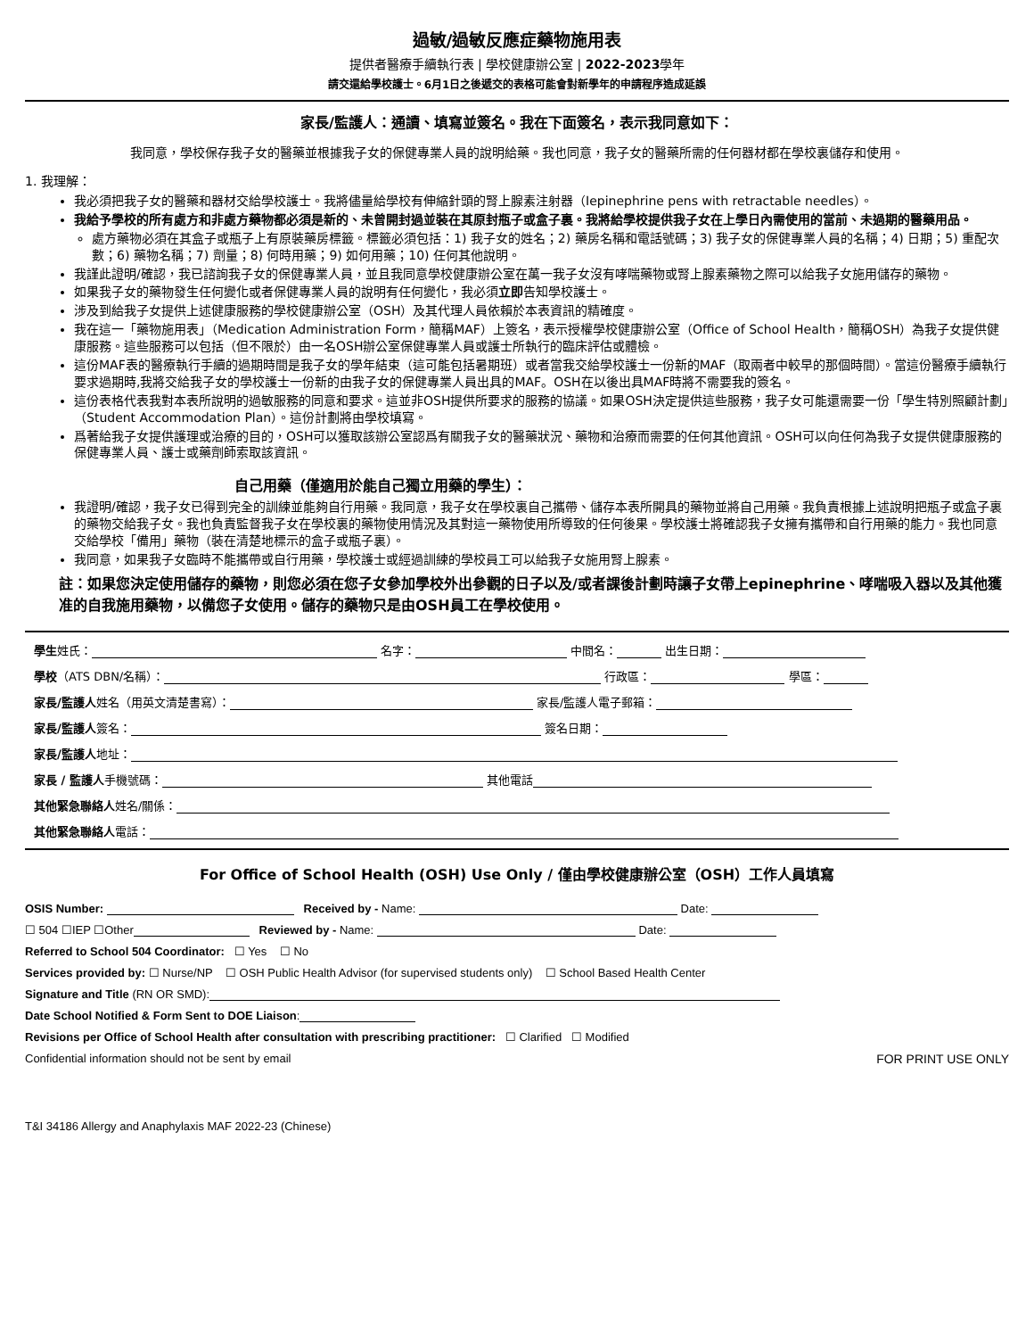過敏/過敏反應症藥物施用表
提供者醫療手續執行表 | 學校健康辦公室 | 2022-2023學年
請交還給學校護士。6月1日之後遞交的表格可能會對新學年的申請程序造成延誤
家長/監護人：通讀、填寫並簽名。我在下面簽名，表示我同意如下：
我同意，學校保存我子女的醫藥並根據我子女的保健專業人員的說明給藥。我也同意，我子女的醫藥所需的任何器材都在學校裏儲存和使用。
1. 我理解：
我必須把我子女的醫藥和器材交給學校護士。我將儘量給學校有伸縮針頭的腎上腺素注射器（Iepinephrine pens with retractable needles）。
我給予學校的所有處方和非處方藥物都必須是新的、未曾開封過並裝在其原封瓶子或盒子裏。我將給學校提供我子女在上學日內需使用的當前、未過期的醫藥用品。
處方藥物必須在其盒子或瓶子上有原裝藥房標籤。標籤必須包括：1) 我子女的姓名；2) 藥房名稱和電話號碼；3) 我子女的保健專業人員的名稱；4) 日期；5) 重配次數；6) 藥物名稱；7) 劑量；8) 何時用藥；9) 如何用藥；10) 任何其他說明。
我謹此證明/確認，我已諮詢我子女的保健專業人員，並且我同意學校健康辦公室在萬一我子女沒有哮喘藥物或腎上腺素藥物之際可以給我子女施用儲存的藥物。
如果我子女的藥物發生任何變化或者保健專業人員的說明有任何變化，我必須立即告知學校護士。
涉及到給我子女提供上述健康服務的學校健康辦公室（OSH）及其代理人員依賴於本表資訊的精確度。
我在這一「藥物施用表」（Medication Administration Form，簡稱MAF）上簽名，表示授權學校健康辦公室（Office of School Health，簡稱OSH）為我子女提供健康服務。這些服務可以包括（但不限於）由一名OSH辦公室保健專業人員或護士所執行的臨床評估或體檢。
這份MAF表的醫療執行手續的過期時間是我子女的學年結束（這可能包括暑期班）或者當我交給學校護士一份新的MAF（取兩者中較早的那個時間）。當這份醫療手續執行要求過期時,我將交給我子女的學校護士一份新的由我子女的保健專業人員出具的MAF。OSH在以後出具MAF時將不需要我的簽名。
這份表格代表我對本表所說明的過敏服務的同意和要求。這並非OSH提供所要求的服務的協議。如果OSH決定提供這些服務，我子女可能還需要一份「學生特別照顧計劃」（Student Accommodation Plan）。這份計劃將由學校填寫。
爲著給我子女提供護理或治療的目的，OSH可以獲取該辦公室認爲有關我子女的醫藥狀況、藥物和治療而需要的任何其他資訊。OSH可以向任何為我子女提供健康服務的保健專業人員、護士或藥劑師索取該資訊。
自己用藥（僅適用於能自己獨立用藥的學生）：
我證明/確認，我子女已得到完全的訓練並能夠自行用藥。我同意，我子女在學校裏自己攜帶、儲存本表所開具的藥物並將自己用藥。我負責根據上述說明把瓶子或盒子裏的藥物交給我子女。我也負責監督我子女在學校裏的藥物使用情況及其對這一藥物使用所導致的任何後果。學校護士將確認我子女擁有攜帶和自行用藥的能力。我也同意交給學校「備用」藥物（裝在清楚地標示的盒子或瓶子裏）。
我同意，如果我子女臨時不能攜帶或自行用藥，學校護士或經過訓練的學校員工可以給我子女施用腎上腺素。
註：如果您決定使用儲存的藥物，則您必須在您子女參加學校外出參觀的日子以及/或者課後計劃時讓子女帶上epinephrine、哮喘吸入器以及其他獲准的自我施用藥物，以備您子女使用。儲存的藥物只是由OSH員工在學校使用。
學生姓氏： 名字： 中間名： 出生日期：
學校（ATS DBN/名稱）： 行政區： 學區：
家長/監護人姓名（用英文清楚書寫）： 家長/監護人電子郵箱：
家長/監護人簽名： 簽名日期：
家長/監護人地址：
家長 / 監護人手機號碼： 其他電話
其他緊急聯絡人姓名/關係：
其他緊急聯絡人電話：
For Office of School Health (OSH) Use Only / 僅由學校健康辦公室（OSH）工作人員填寫
OSIS Number: Received by - Name: Date:
☐ 504 ☐IEP ☐Other Reviewed by - Name: Date:
Referred to School 504 Coordinator: ☐ Yes ☐ No
Services provided by: ☐ Nurse/NP ☐ OSH Public Health Advisor (for supervised students only) ☐ School Based Health Center
Signature and Title (RN OR SMD):
Date School Notified & Form Sent to DOE Liaison:
Revisions per Office of School Health after consultation with prescribing practitioner: ☐ Clarified ☐ Modified
Confidential information should not be sent by email FOR PRINT USE ONLY
T&I 34186 Allergy and Anaphylaxis MAF 2022-23 (Chinese)